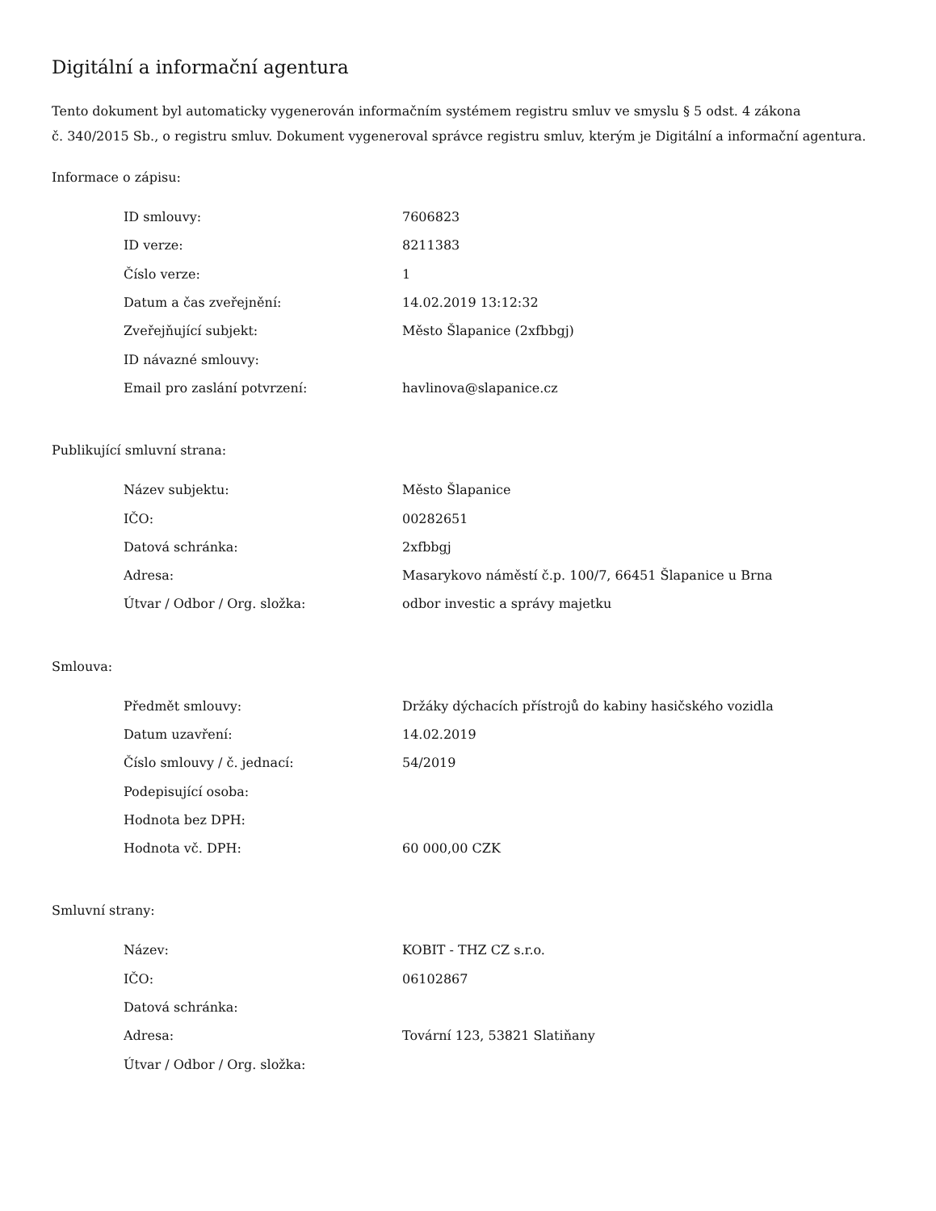Digitální a informační agentura
Tento dokument byl automaticky vygenerován informačním systémem registru smluv ve smyslu § 5 odst. 4 zákona
č. 340/2015 Sb., o registru smluv. Dokument vygeneroval správce registru smluv, kterým je Digitální a informační agentura.
Informace o zápisu:
| ID smlouvy: | 7606823 |
| ID verze: | 8211383 |
| Číslo verze: | 1 |
| Datum a čas zveřejnění: | 14.02.2019 13:12:32 |
| Zveřejňující subjekt: | Město Šlapanice (2xfbbgj) |
| ID návazné smlouvy: | |
| Email pro zaslání potvrzení: | havlinova@slapanice.cz |
Publikující smluvní strana:
| Název subjektu: | Město Šlapanice |
| IČO: | 00282651 |
| Datová schránka: | 2xfbbgj |
| Adresa: | Masarykovo náměstí č.p. 100/7, 66451 Šlapanice u Brna |
| Útvar / Odbor / Org. složka: | odbor investic a správy majetku |
Smlouva:
| Předmět smlouvy: | Držáky dýchacích přístrojů do kabiny hasičského vozidla |
| Datum uzavření: | 14.02.2019 |
| Číslo smlouvy / č. jednací: | 54/2019 |
| Podepisující osoba: | |
| Hodnota bez DPH: | |
| Hodnota vč. DPH: | 60 000,00 CZK |
Smluvní strany:
| Název: | KOBIT - THZ CZ s.r.o. |
| IČO: | 06102867 |
| Datová schránka: | |
| Adresa: | Tovární 123, 53821 Slatiňany |
| Útvar / Odbor / Org. složka: | |